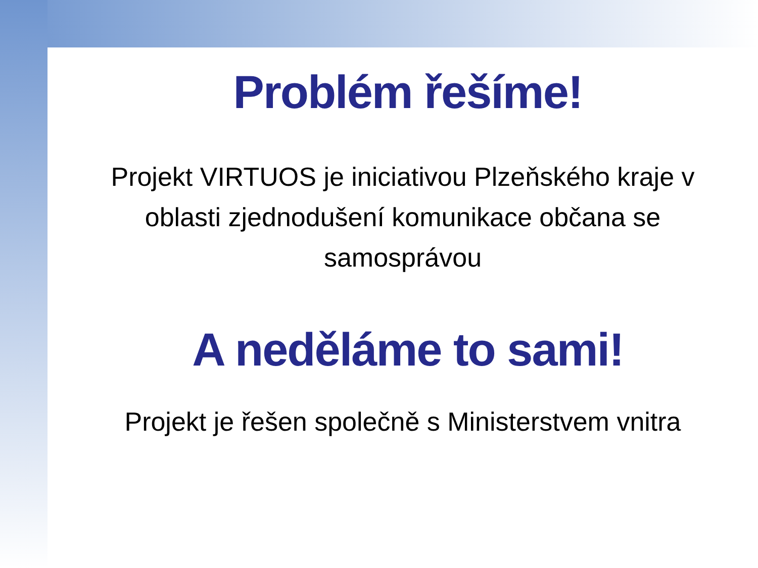Problém řešíme!
Projekt VIRTUOS je iniciativou Plzeňského kraje v oblasti zjednodušení komunikace občana se samosprávou
A neděláme to sami!
Projekt je řešen společně s Ministerstvem vnitra